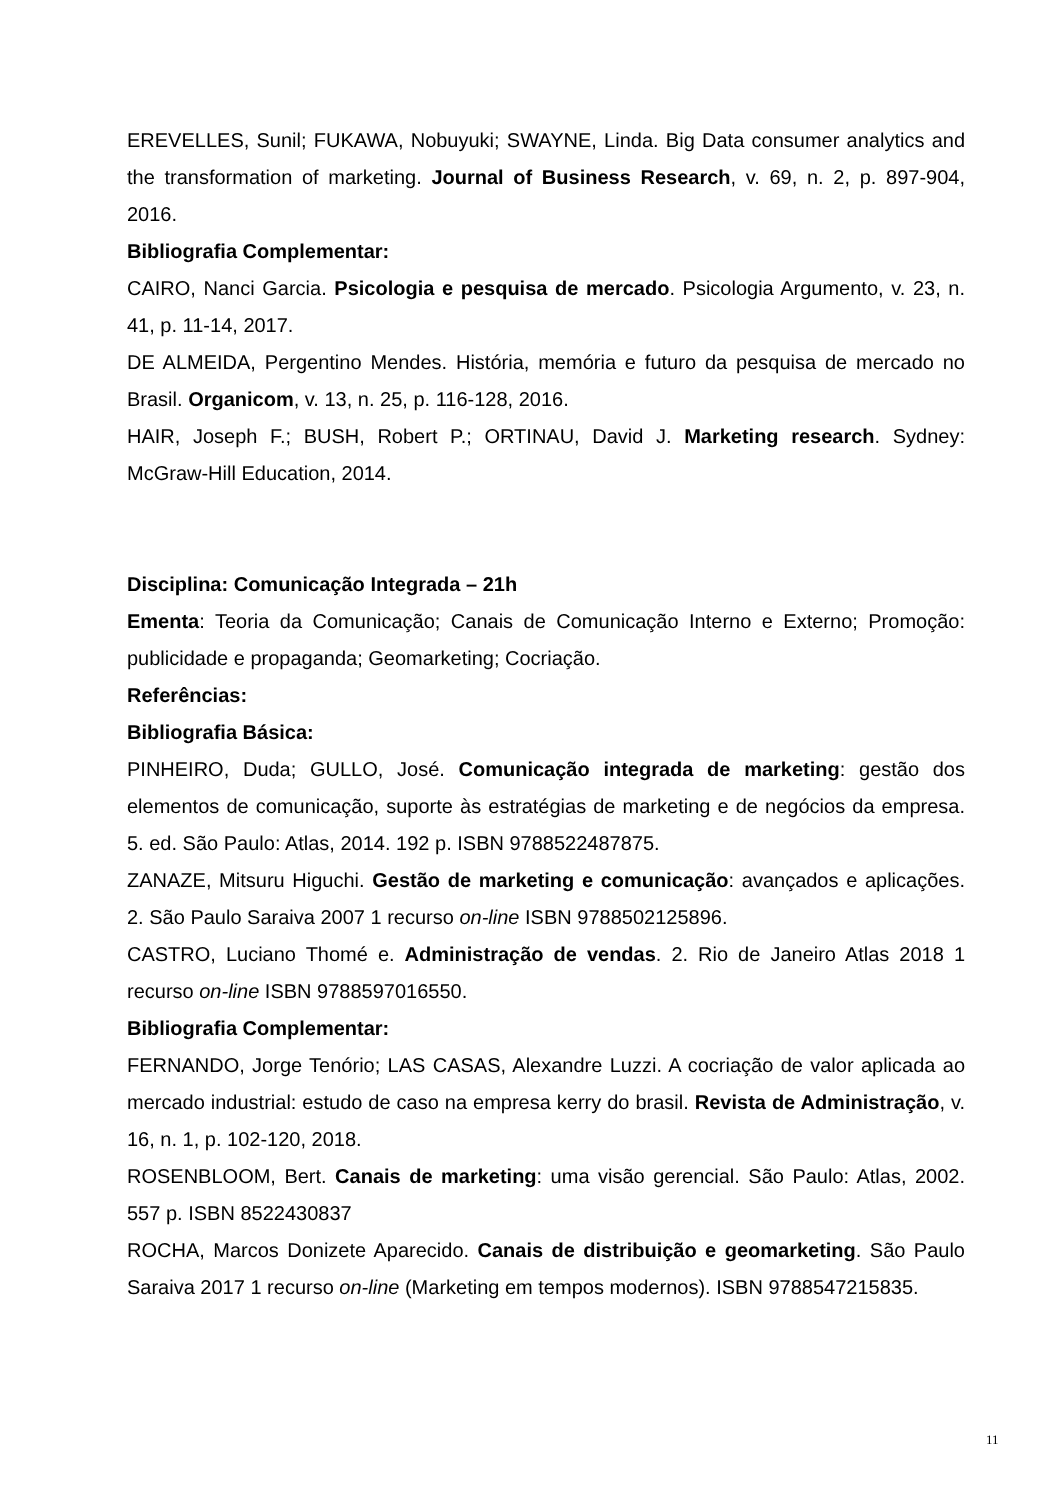EREVELLES, Sunil; FUKAWA, Nobuyuki; SWAYNE, Linda. Big Data consumer analytics and the transformation of marketing. Journal of Business Research, v. 69, n. 2, p. 897-904, 2016.
Bibliografia Complementar:
CAIRO, Nanci Garcia. Psicologia e pesquisa de mercado. Psicologia Argumento, v. 23, n. 41, p. 11-14, 2017.
DE ALMEIDA, Pergentino Mendes. História, memória e futuro da pesquisa de mercado no Brasil. Organicom, v. 13, n. 25, p. 116-128, 2016.
HAIR, Joseph F.; BUSH, Robert P.; ORTINAU, David J. Marketing research. Sydney: McGraw-Hill Education, 2014.
Disciplina: Comunicação Integrada – 21h
Ementa: Teoria da Comunicação; Canais de Comunicação Interno e Externo; Promoção: publicidade e propaganda; Geomarketing; Cocriação.
Referências:
Bibliografia Básica:
PINHEIRO, Duda; GULLO, José. Comunicação integrada de marketing: gestão dos elementos de comunicação, suporte às estratégias de marketing e de negócios da empresa. 5. ed. São Paulo: Atlas, 2014. 192 p. ISBN 9788522487875.
ZANAZE, Mitsuru Higuchi. Gestão de marketing e comunicação: avançados e aplicações. 2. São Paulo Saraiva 2007 1 recurso on-line ISBN 9788502125896.
CASTRO, Luciano Thomé e. Administração de vendas. 2. Rio de Janeiro Atlas 2018 1 recurso on-line ISBN 9788597016550.
Bibliografia Complementar:
FERNANDO, Jorge Tenório; LAS CASAS, Alexandre Luzzi. A cocriação de valor aplicada ao mercado industrial: estudo de caso na empresa kerry do brasil. Revista de Administração, v. 16, n. 1, p. 102-120, 2018.
ROSENBLOOM, Bert. Canais de marketing: uma visão gerencial. São Paulo: Atlas, 2002. 557 p. ISBN 8522430837
ROCHA, Marcos Donizete Aparecido. Canais de distribuição e geomarketing. São Paulo Saraiva 2017 1 recurso on-line (Marketing em tempos modernos). ISBN 9788547215835.
11